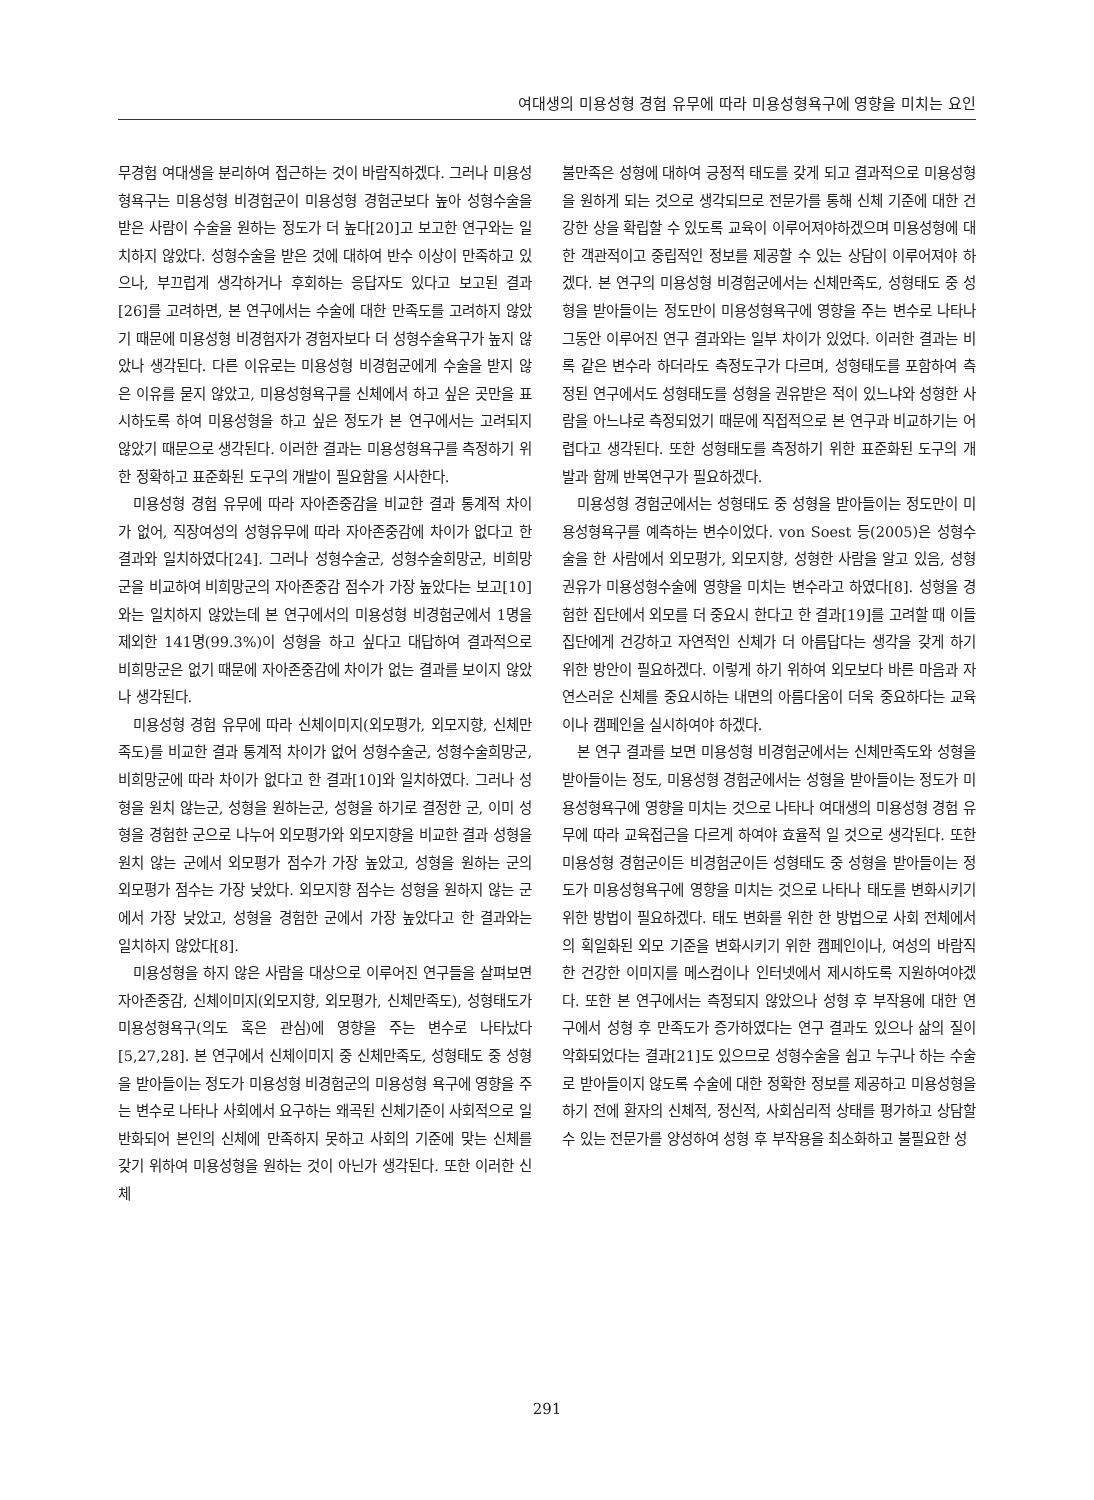여대생의 미용성형 경험 유무에 따라 미용성형욕구에 영향을 미치는 요인
무경험 여대생을 분리하여 접근하는 것이 바람직하겠다. 그러나 미용성형욕구는 미용성형 비경험군이 미용성형 경험군보다 높아 성형수술을 받은 사람이 수술을 원하는 정도가 더 높다[20]고 보고한 연구와는 일치하지 않았다. 성형수술을 받은 것에 대하여 반수 이상이 만족하고 있으나, 부끄럽게 생각하거나 후회하는 응답자도 있다고 보고된 결과[26]를 고려하면, 본 연구에서는 수술에 대한 만족도를 고려하지 않았기 때문에 미용성형 비경험자가 경험자보다 더 성형수술욕구가 높지 않았나 생각된다. 다른 이유로는 미용성형 비경험군에게 수술을 받지 않은 이유를 묻지 않았고, 미용성형욕구를 신체에서 하고 싶은 곳만을 표시하도록 하여 미용성형을 하고 싶은 정도가 본 연구에서는 고려되지 않았기 때문으로 생각된다. 이러한 결과는 미용성형욕구를 측정하기 위한 정확하고 표준화된 도구의 개발이 필요함을 시사한다.
미용성형 경험 유무에 따라 자아존중감을 비교한 결과 통계적 차이가 없어, 직장여성의 성형유무에 따라 자아존중감에 차이가 없다고 한 결과와 일치하였다[24]. 그러나 성형수술군, 성형수술희망군, 비희망군을 비교하여 비희망군의 자아존중감 점수가 가장 높았다는 보고[10]와는 일치하지 않았는데 본 연구에서의 미용성형 비경험군에서 1명을 제외한 141명(99.3%)이 성형을 하고 싶다고 대답하여 결과적으로 비희망군은 없기 때문에 자아존중감에 차이가 없는 결과를 보이지 않았나 생각된다.
미용성형 경험 유무에 따라 신체이미지(외모평가, 외모지향, 신체만족도)를 비교한 결과 통계적 차이가 없어 성형수술군, 성형수술희망군, 비희망군에 따라 차이가 없다고 한 결과[10]와 일치하였다. 그러나 성형을 원치 않는군, 성형을 원하는군, 성형을 하기로 결정한 군, 이미 성형을 경험한 군으로 나누어 외모평가와 외모지향을 비교한 결과 성형을 원치 않는 군에서 외모평가 점수가 가장 높았고, 성형을 원하는 군의 외모평가 점수는 가장 낮았다. 외모지향 점수는 성형을 원하지 않는 군에서 가장 낮았고, 성형을 경험한 군에서 가장 높았다고 한 결과와는 일치하지 않았다[8].
미용성형을 하지 않은 사람을 대상으로 이루어진 연구들을 살펴보면 자아존중감, 신체이미지(외모지향, 외모평가, 신체만족도), 성형태도가 미용성형욕구(의도 혹은 관심)에 영향을 주는 변수로 나타났다[5,27,28]. 본 연구에서 신체이미지 중 신체만족도, 성형태도 중 성형을 받아들이는 정도가 미용성형 비경험군의 미용성형 욕구에 영향을 주는 변수로 나타나 사회에서 요구하는 왜곡된 신체기준이 사회적으로 일반화되어 본인의 신체에 만족하지 못하고 사회의 기준에 맞는 신체를 갖기 위하여 미용성형을 원하는 것이 아닌가 생각된다. 또한 이러한 신체
불만족은 성형에 대하여 긍정적 태도를 갖게 되고 결과적으로 미용성형을 원하게 되는 것으로 생각되므로 전문가를 통해 신체 기준에 대한 건강한 상을 확립할 수 있도록 교육이 이루어져야하겠으며 미용성형에 대한 객관적이고 중립적인 정보를 제공할 수 있는 상담이 이루어져야 하겠다. 본 연구의 미용성형 비경험군에서는 신체만족도, 성형태도 중 성형을 받아들이는 정도만이 미용성형욕구에 영향을 주는 변수로 나타나 그동안 이루어진 연구 결과와는 일부 차이가 있었다. 이러한 결과는 비록 같은 변수라 하더라도 측정도구가 다르며, 성형태도를 포함하여 측정된 연구에서도 성형태도를 성형을 권유받은 적이 있느냐와 성형한 사람을 아느냐로 측정되었기 때문에 직접적으로 본 연구과 비교하기는 어렵다고 생각된다. 또한 성형태도를 측정하기 위한 표준화된 도구의 개발과 함께 반복연구가 필요하겠다.
미용성형 경험군에서는 성형태도 중 성형을 받아들이는 정도만이 미용성형욕구를 예측하는 변수이었다. von Soest 등(2005)은 성형수술을 한 사람에서 외모평가, 외모지향, 성형한 사람을 알고 있음, 성형권유가 미용성형수술에 영향을 미치는 변수라고 하였다[8]. 성형을 경험한 집단에서 외모를 더 중요시 한다고 한 결과[19]를 고려할 때 이들 집단에게 건강하고 자연적인 신체가 더 아름답다는 생각을 갖게 하기 위한 방안이 필요하겠다. 이렇게 하기 위하여 외모보다 바른 마음과 자연스러운 신체를 중요시하는 내면의 아름다움이 더욱 중요하다는 교육이나 캠페인을 실시하여야 하겠다.
본 연구 결과를 보면 미용성형 비경험군에서는 신체만족도와 성형을 받아들이는 정도, 미용성형 경험군에서는 성형을 받아들이는 정도가 미용성형욕구에 영향을 미치는 것으로 나타나 여대생의 미용성형 경험 유무에 따라 교육접근을 다르게 하여야 효율적 일 것으로 생각된다. 또한 미용성형 경험군이든 비경험군이든 성형태도 중 성형을 받아들이는 정도가 미용성형욕구에 영향을 미치는 것으로 나타나 태도를 변화시키기 위한 방법이 필요하겠다. 태도 변화를 위한 한 방법으로 사회 전체에서의 획일화된 외모 기준을 변화시키기 위한 캠페인이나, 여성의 바람직한 건강한 이미지를 메스컴이나 인터넷에서 제시하도록 지원하여야겠다. 또한 본 연구에서는 측정되지 않았으나 성형 후 부작용에 대한 연구에서 성형 후 만족도가 증가하였다는 연구 결과도 있으나 삶의 질이 악화되었다는 결과[21]도 있으므로 성형수술을 쉽고 누구나 하는 수술로 받아들이지 않도록 수술에 대한 정확한 정보를 제공하고 미용성형을 하기 전에 환자의 신체적, 정신적, 사회심리적 상태를 평가하고 상담할 수 있는 전문가를 양성하여 성형 후 부작용을 최소화하고 불필요한 성
291